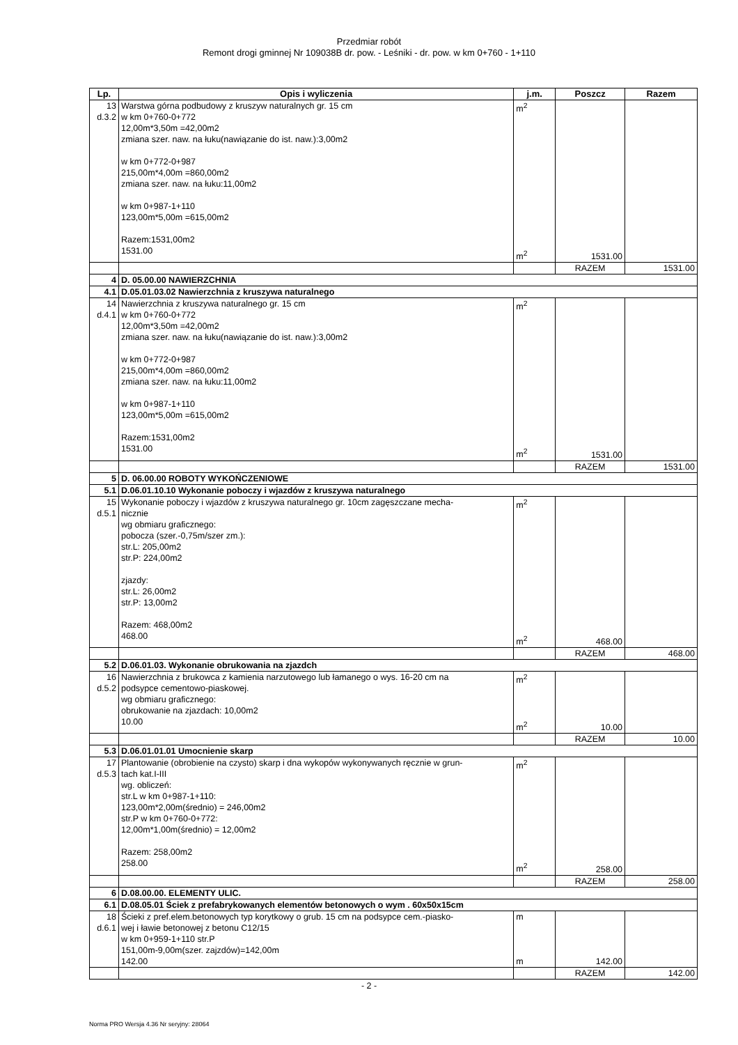Przedmiar robót
Remont drogi gminnej Nr 109038B dr. pow. - Leśniki - dr. pow. w km 0+760 - 1+110
| Lp. | Opis i wyliczenia | j.m. | Poszcz | Razem |
| --- | --- | --- | --- | --- |
| 13 d.3.2 | Warstwa górna podbudowy z kruszyw naturalnych gr. 15 cm w km 0+760-0+772 12,00m*3,50m =42,00m2 zmiana szer. naw. na łuku(nawiązanie do ist. naw.):3,00m2 w km 0+772-0+987 215,00m*4,00m =860,00m2 zmiana szer. naw. na łuku:11,00m2 w km 0+987-1+110 123,00m*5,00m =615,00m2 Razem:1531,00m2 1531.00 | m<sup>2</sup> m<sup>2</sup> | 1531.00 | |
| | | | RAZEM | 1531.00 |
| 4 | D. 05.00.00 NAWIERZCHNIA | | | |
| 4.1 | D.05.01.03.02 Nawierzchnia z kruszywa naturalnego | | | |
| 14 d.4.1 | Nawierzchnia z kruszywa naturalnego gr. 15 cm w km 0+760-0+772 12,00m*3,50m =42,00m2 zmiana szer. naw. na łuku(nawiązanie do ist. naw.):3,00m2 w km 0+772-0+987 215,00m*4,00m =860,00m2 zmiana szer. naw. na łuku:11,00m2 w km 0+987-1+110 123,00m*5,00m =615,00m2 Razem:1531,00m2 1531.00 | m<sup>2</sup> m<sup>2</sup> | 1531.00 | |
| | | | RAZEM | 1531.00 |
| 5 | D. 06.00.00 ROBOTY WYKOŃCZENIOWE | | | |
| 5.1 | D.06.01.10.10 Wykonanie poboczy i wjazdów z kruszywa naturalnego | | | |
| 15 d.5.1 | Wykonanie poboczy i wjazdów z kruszywa naturalnego gr. 10cm zagęszczane mecha- nicznie wg obmiaru graficznego: pobocza (szer.-0,75m/szer zm.): str.L: 205,00m2 str.P: 224,00m2 zjazdy: str.L: 26,00m2 str.P: 13,00m2 Razem: 468,00m2 468.00 | m<sup>2</sup> m<sup>2</sup> | 468.00 | |
| | | | RAZEM | 468.00 |
| 5.2 | D.06.01.03. Wykonanie obrukowania na zjazdch | | | |
| 16 d.5.2 | Nawierzchnia z brukowca z kamienia narzutowego lub łamanego o wys. 16-20 cm na podsypce cementowo-piaskowej. wg obmiaru graficznego: obrukowanie na zjazdach: 10,00m2 10.00 | m<sup>2</sup> m<sup>2</sup> | 10.00 | |
| | | | RAZEM | 10.00 |
| 5.3 | D.06.01.01.01 Umocnienie skarp | | | |
| 17 d.5.3 | Plantowanie (obrobienie na czysto) skarp i dna wykopów wykonywanych ręcznie w grun- tach kat.I-III wg. obliczeń: str.L w km 0+987-1+110: 123,00m*2,00m(średnio) = 246,00m2 str.P w km 0+760-0+772: 12,00m*1,00m(średnio) = 12,00m2 Razem: 258,00m2 258.00 | m<sup>2</sup> m<sup>2</sup> | 258.00 | |
| | | | RAZEM | 258.00 |
| 6 | D.08.00.00. ELEMENTY ULIC. | | | |
| 6.1 | D.08.05.01 Ściek z prefabrykowanych elementów betonowych o wym . 60x50x15cm | | | |
| 18 d.6.1 | Ścieki z pref.elem.betonowych typ korytkowy o grub. 15 cm na podsypce cem.-piasko- wej i ławie betonowej z betonu C12/15 w km 0+959-1+110 str.P 151,00m-9,00m(szer. zajzdów)=142,00m 142.00 | m m | 142.00 | |
| | | | RAZEM | 142.00 |
- 2 -
Norma PRO Wersja 4.36 Nr seryjny: 28064